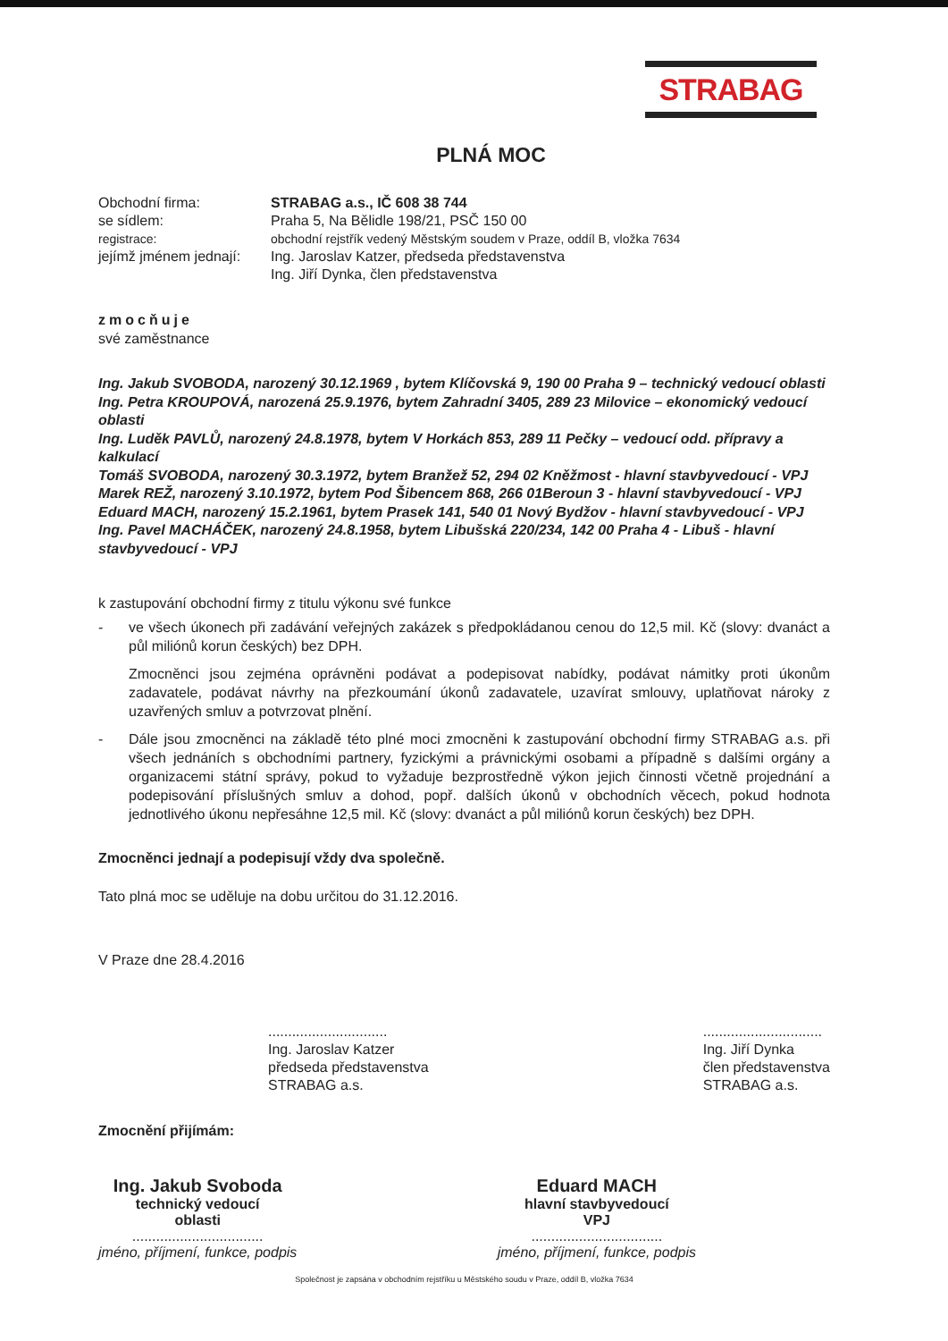STRABAG
PLNÁ MOC
Obchodní firma:
STRABAG a.s., IČ 608 38 744
se sídlem:
Praha 5, Na Bělidle 198/21, PSČ 150 00
registrace:
obchodní rejstřík vedený Městským soudem v Praze, oddíl B, vložka 7634
jejímž jménem jednají:
Ing. Jaroslav Katzer, předseda představenstva
Ing. Jiří Dynka, člen představenstva
zmocňuje
své zaměstnance
Ing. Jakub SVOBODA, narozený 30.12.1969 , bytem Klíčovská 9, 190 00 Praha 9 – technický vedoucí oblasti
Ing. Petra KROUPOVÁ, narozená 25.9.1976, bytem Zahradní 3405, 289 23 Milovice – ekonomický vedoucí oblasti
Ing. Luděk PAVLŮ, narozený 24.8.1978, bytem V Horkách 853, 289 11 Pečky – vedoucí odd. přípravy a kalkulací
Tomáš SVOBODA, narozený 30.3.1972, bytem Branžež 52, 294 02 Kněžmost - hlavní stavbyvedoucí - VPJ
Marek REŽ, narozený 3.10.1972, bytem Pod Šibencem 868, 266 01Beroun 3 - hlavní stavbyvedoucí - VPJ
Eduard MACH, narozený 15.2.1961, bytem Prasek 141, 540 01 Nový Bydžov - hlavní stavbyvedoucí - VPJ
Ing. Pavel MACHÁČEK, narozený 24.8.1958, bytem Libušská 220/234, 142 00 Praha 4 - Libuš - hlavní stavbyvedoucí - VPJ
k zastupování obchodní firmy z titulu výkonu své funkce
- ve všech úkonech při zadávání veřejných zakázek s předpokládanou cenou do 12,5 mil. Kč (slovy: dvanáct a půl miliónů korun českých) bez DPH.
Zmocněnci jsou zejména oprávněni podávat a podepisovat nabídky, podávat námitky proti úkonům zadavatele, podávat návrhy na přezkoumání úkonů zadavatele, uzavírat smlouvy, uplatňovat nároky z uzavřených smluv a potvrzovat plnění.
- Dále jsou zmocněnci na základě této plné moci zmocněni k zastupování obchodní firmy STRABAG a.s. při všech jednáních s obchodními partnery, fyzickými a právnickými osobami a případně s dalšími orgány a organizacemi státní správy, pokud to vyžaduje bezprostředně výkon jejich činnosti včetně projednání a podepisování příslušných smluv a dohod, popř. dalších úkonů v obchodních věcech, pokud hodnota jednotlivého úkonu nepřesáhne 12,5 mil. Kč (slovy: dvanáct a půl miliónů korun českých) bez DPH.
Zmocněnci jednají a podepisují vždy dva společně.
Tato plná moc se uděluje na dobu určitou do 31.12.2016.
V Praze dne 28.4.2016
..............................
Ing. Jaroslav Katzer
předseda představenstva
STRABAG a.s.
..............................
Ing. Jiří Dynka
člen představenstva
STRABAG a.s.
Zmocnění přijímám:
Ing. Jakub Svoboda
technický vedoucí
oblasti
.................................
jméno, příjmení, funkce, podpis
Eduard MACH
hlavní stavbyvedoucí
VPJ
.................................
jméno, příjmení, funkce, podpis
Společnost je zapsána v obchodním rejstříku u Městského soudu v Praze, oddíl B, vložka 7634